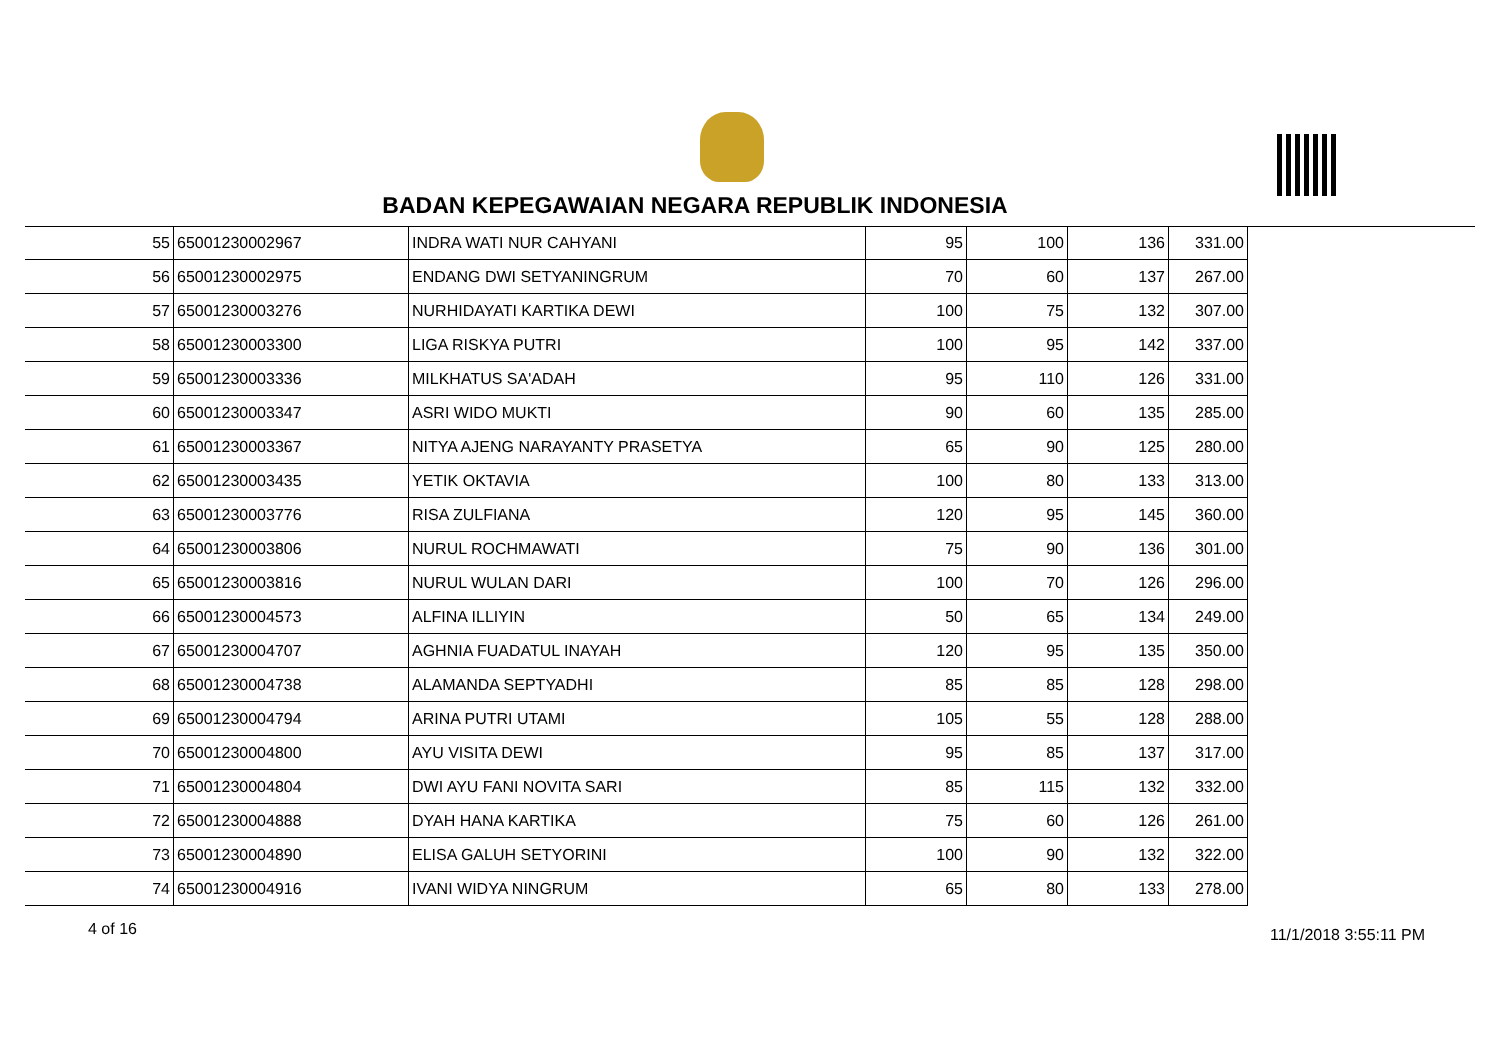BADAN KEPEGAWAIAN NEGARA REPUBLIK INDONESIA
| 55 | 65001230002967 | INDRA WATI NUR CAHYANI | 95 | 100 | 136 | 331.00 |
| 56 | 65001230002975 | ENDANG DWI SETYANINGRUM | 70 | 60 | 137 | 267.00 |
| 57 | 65001230003276 | NURHIDAYATI KARTIKA DEWI | 100 | 75 | 132 | 307.00 |
| 58 | 65001230003300 | LIGA RISKYA PUTRI | 100 | 95 | 142 | 337.00 |
| 59 | 65001230003336 | MILKHATUS SA'ADAH | 95 | 110 | 126 | 331.00 |
| 60 | 65001230003347 | ASRI WIDO MUKTI | 90 | 60 | 135 | 285.00 |
| 61 | 65001230003367 | NITYA AJENG NARAYANTY PRASETYA | 65 | 90 | 125 | 280.00 |
| 62 | 65001230003435 | YETIK OKTAVIA | 100 | 80 | 133 | 313.00 |
| 63 | 65001230003776 | RISA ZULFIANA | 120 | 95 | 145 | 360.00 |
| 64 | 65001230003806 | NURUL ROCHMAWATI | 75 | 90 | 136 | 301.00 |
| 65 | 65001230003816 | NURUL WULAN DARI | 100 | 70 | 126 | 296.00 |
| 66 | 65001230004573 | ALFINA ILLIYIN | 50 | 65 | 134 | 249.00 |
| 67 | 65001230004707 | AGHNIA FUADATUL INAYAH | 120 | 95 | 135 | 350.00 |
| 68 | 65001230004738 | ALAMANDA SEPTYADHI | 85 | 85 | 128 | 298.00 |
| 69 | 65001230004794 | ARINA PUTRI UTAMI | 105 | 55 | 128 | 288.00 |
| 70 | 65001230004800 | AYU VISITA DEWI | 95 | 85 | 137 | 317.00 |
| 71 | 65001230004804 | DWI AYU FANI NOVITA SARI | 85 | 115 | 132 | 332.00 |
| 72 | 65001230004888 | DYAH HANA KARTIKA | 75 | 60 | 126 | 261.00 |
| 73 | 65001230004890 | ELISA GALUH SETYORINI | 100 | 90 | 132 | 322.00 |
| 74 | 65001230004916 | IVANI WIDYA NINGRUM | 65 | 80 | 133 | 278.00 |
4 of 16 11/1/2018 3:55:11 PM